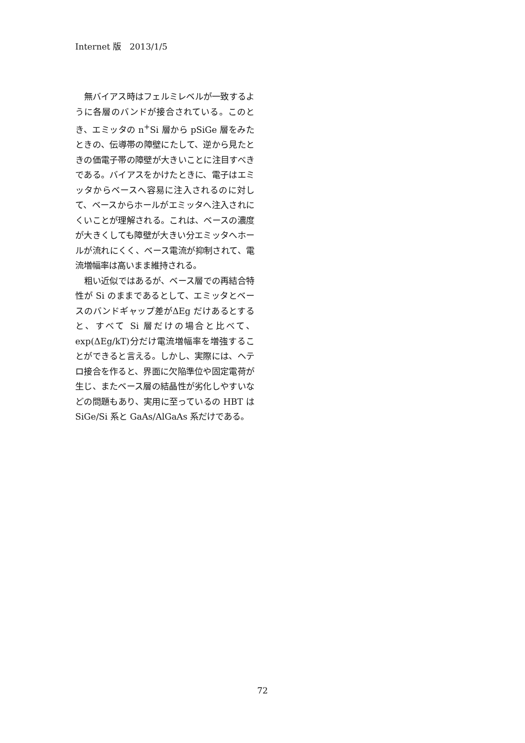Internet 版　2013/1/5
無バイアス時はフェルミレベルが一致するように各層のバンドが接合されている。このとき、エミッタの n<sup>+</sup>Si 層から pSiGe 層をみたときの、伝導帯の障壁にたして、逆から見たときの価電子帯の障壁が大きいことに注目すべきである。バイアスをかけたときに、電子はエミッタからベースへ容易に注入されるのに対して、ベースからホールがエミッタへ注入されにくいことが理解される。これは、ベースの濃度が大きくしても障壁が大きい分エミッタへホールが流れにくく、ベース電流が抑制されて、電流増幅率は高いまま維持される。
粗い近似ではあるが、ベース層での再結合特性が Si のままであるとして、エミッタとベースのバンドギャップ差がΔEg だけあるとすると、すべて Si 層だけの場合と比べて、exp(ΔEg/kT)分だけ電流増幅率を増強することができると言える。しかし、実際には、ヘテロ接合を作ると、界面に欠陥準位や固定電荷が生じ、またベース層の結晶性が劣化しやすいなどの問題もあり、実用に至っているの HBT は SiGe/Si 系と GaAs/AlGaAs 系だけである。
72